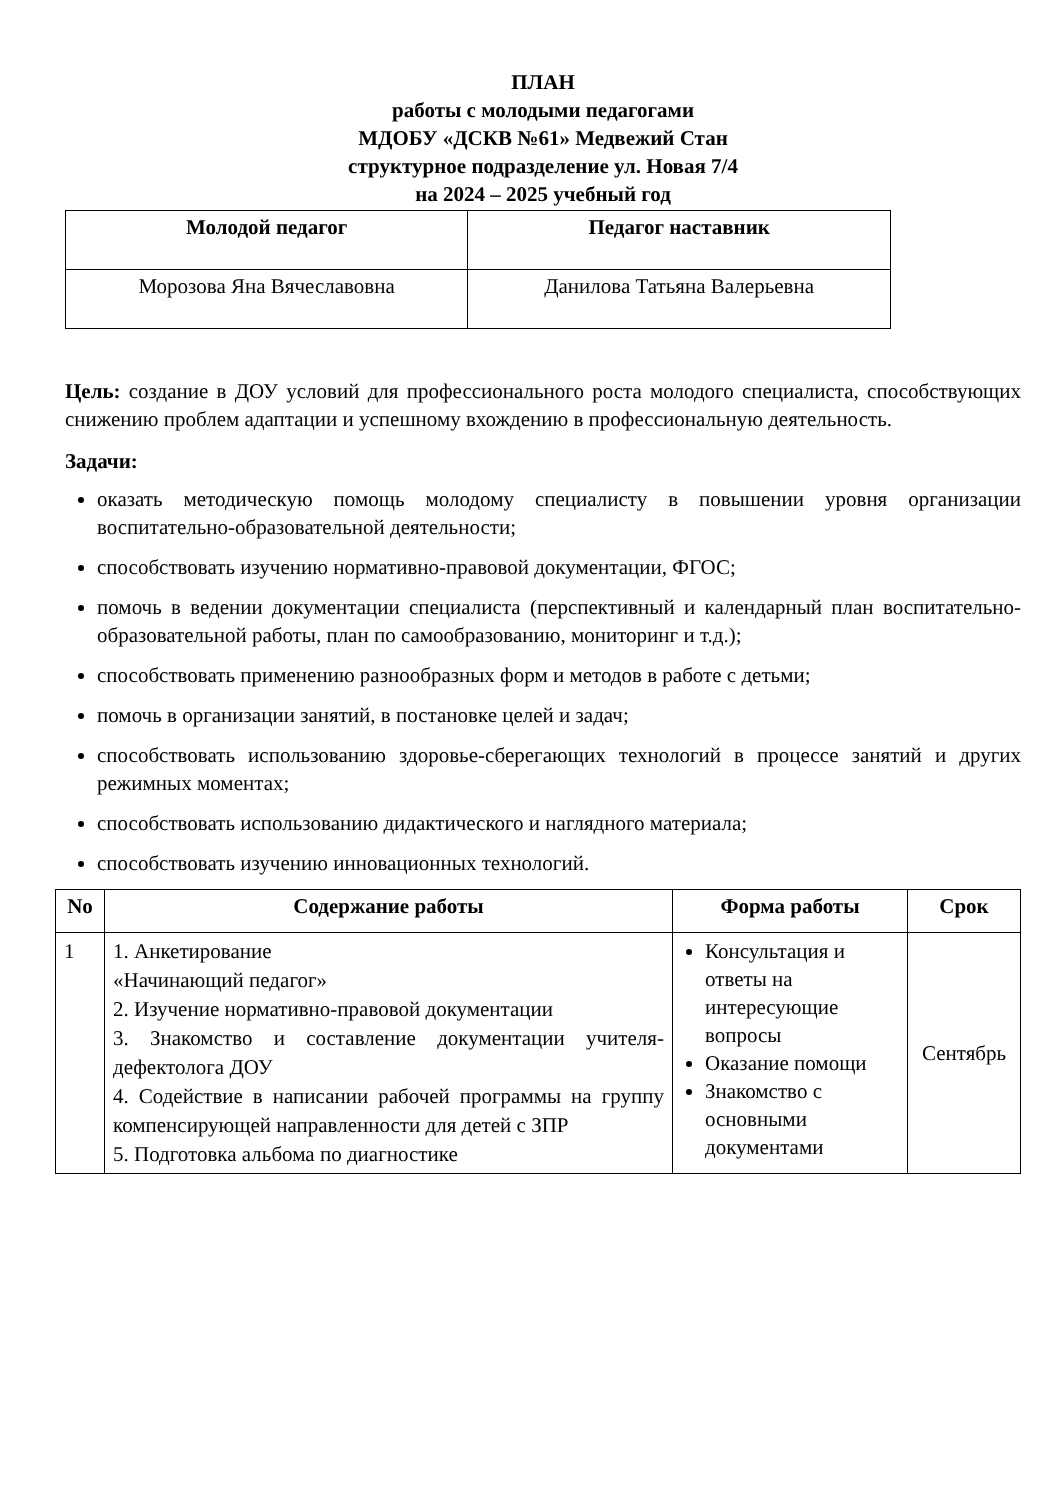ПЛАН
работы с молодыми педагогами
МДОБУ «ДСКВ №61» Медвежий Стан
структурное подразделение ул. Новая 7/4
на 2024 – 2025 учебный год
| Молодой педагог | Педагог наставник |
| --- | --- |
| Морозова Яна Вячеславовна | Данилова Татьяна Валерьевна |
Цель: создание в ДОУ условий для профессионального роста молодого специалиста, способствующих снижению проблем адаптации и успешному вхождению в профессиональную деятельность.
Задачи:
оказать методическую помощь молодому специалисту в повышении уровня организации воспитательно-образовательной деятельности;
способствовать изучению нормативно-правовой документации, ФГОС;
помочь в ведении документации специалиста (перспективный и календарный план воспитательно-образовательной работы, план по самообразованию, мониторинг и т.д.);
способствовать применению разнообразных форм и методов в работе с детьми;
помочь в организации занятий, в постановке целей и задач;
способствовать использованию здоровье-сберегающих технологий в процессе занятий и других режимных моментах;
способствовать использованию дидактического и наглядного материала;
способствовать изучению инновационных технологий.
| No | Содержание работы | Форма работы | Срок |
| --- | --- | --- | --- |
| 1 | 1. Анкетирование «Начинающий педагог» 2. Изучение нормативно-правовой документации 3. Знакомство и составление документации учителя-дефектолога ДОУ 4. Содействие в написании рабочей программы на группу компенсирующей направленности для детей с ЗПР 5. Подготовка альбома по диагностике | Консультация и ответы на интересующие вопросы Оказание помощи Знакомство с основными документами | Сентябрь |